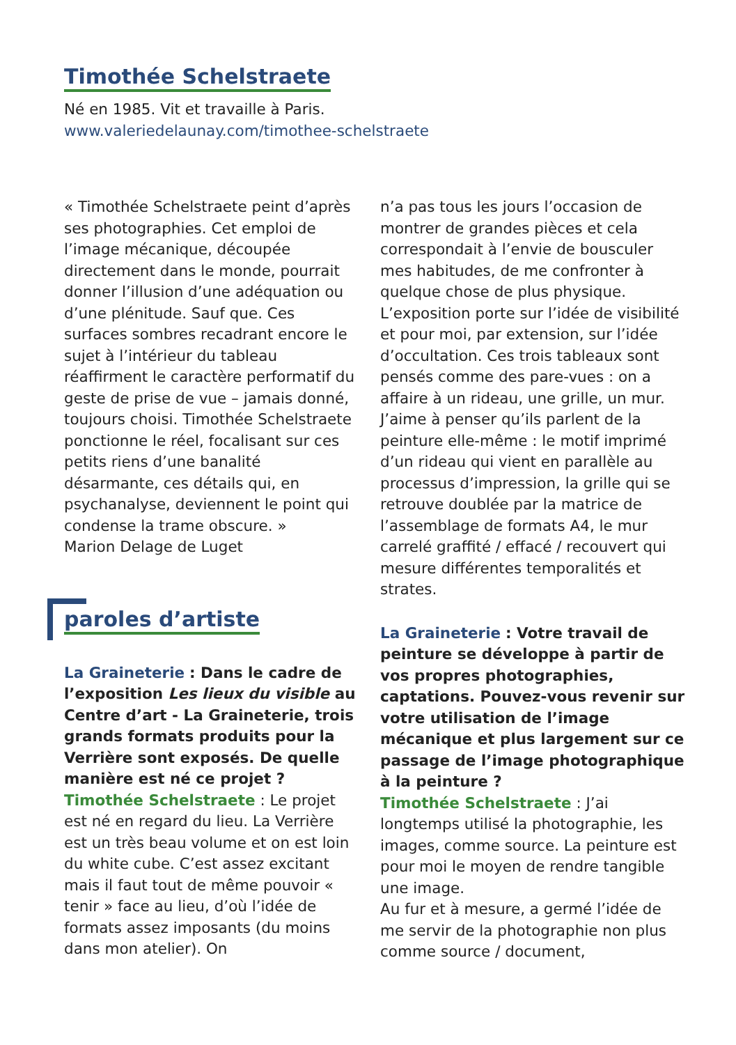Timothée Schelstraete
Né en 1985. Vit et travaille à Paris.
www.valeriedelaunay.com/timothee-schelstraete
« Timothée Schelstraete peint d’après ses photographies. Cet emploi de l’image mécanique, découpée directement dans le monde, pourrait donner l’illusion d’une adéquation ou d’une plénitude. Sauf que. Ces surfaces sombres recadrant encore le sujet à l’intérieur du tableau réaffirment le caractère performatif du geste de prise de vue – jamais donné, toujours choisi. Timothée Schelstraete ponctionne le réel, focalisant sur ces petits riens d’une banalité désarmante, ces détails qui, en psychanalyse, deviennent le point qui condense la trame obscure. »
Marion Delage de Luget
paroles d’artiste
La Graineterie : Dans le cadre de l’exposition Les lieux du visible au Centre d’art - La Graineterie, trois grands formats produits pour la Verrière sont exposés. De quelle manière est né ce projet ?
Timothée Schelstraete : Le projet est né en regard du lieu. La Verrière est un très beau volume et on est loin du white cube. C’est assez excitant mais il faut tout de même pouvoir « tenir » face au lieu, d’où l’idée de formats assez imposants (du moins dans mon atelier). On
n’a pas tous les jours l’occasion de montrer de grandes pièces et cela correspondait à l’envie de bousculer mes habitudes, de me confronter à quelque chose de plus physique. L’exposition porte sur l’idée de visibilité et pour moi, par extension, sur l’idée d’occultation. Ces trois tableaux sont pensés comme des pare-vues : on a affaire à un rideau, une grille, un mur. J’aime à penser qu’ils parlent de la peinture elle-même : le motif imprimé d’un rideau qui vient en parallèle au processus d’impression, la grille qui se retrouve doublée par la matrice de l’assemblage de formats A4, le mur carrelé graffité / effacé / recouvert qui mesure différentes temporalités et strates.
La Graineterie : Votre travail de peinture se développe à partir de vos propres photographies, captations. Pouvez-vous revenir sur votre utilisation de l’image mécanique et plus largement sur ce passage de l’image photographique à la peinture ?
Timothée Schelstraete : J’ai longtemps utilisé la photographie, les images, comme source. La peinture est pour moi le moyen de rendre tangible une image.
Au fur et à mesure, a germé l’idée de me servir de la photographie non plus comme source / document,